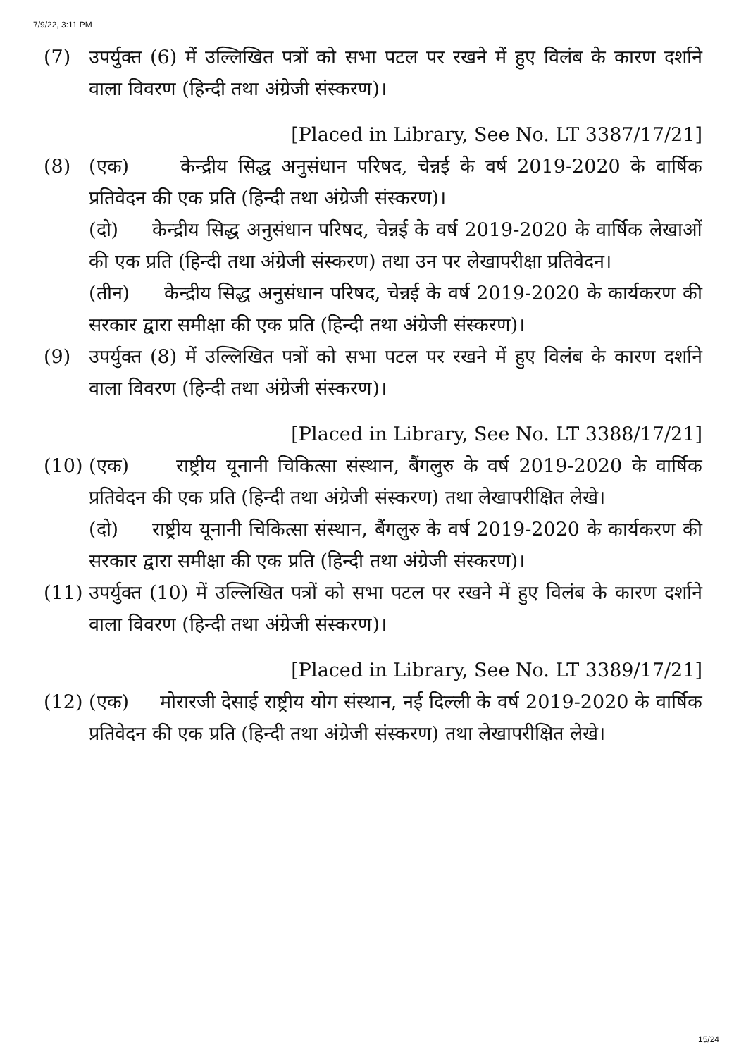7/9/22, 3:11 PM
(7) उपर्युक्त (6) में उल्लिखित पत्रों को सभा पटल पर रखने में हुए विलंब के कारण दर्शाने वाला विवरण (हिन्दी तथा अंग्रेजी संस्करण)।
[Placed in Library, See No. LT 3387/17/21]
(8) (एक) केन्द्रीय सिद्ध अनुसंधान परिषद, चेन्नई के वर्ष 2019-2020 के वार्षिक प्रतिवेदन की एक प्रति (हिन्दी तथा अंग्रेजी संस्करण)।
(दो) केन्द्रीय सिद्ध अनुसंधान परिषद, चेन्नई के वर्ष 2019-2020 के वार्षिक लेखाओं की एक प्रति (हिन्दी तथा अंग्रेजी संस्करण) तथा उन पर लेखापरीक्षा प्रतिवेदन।
(तीन) केन्द्रीय सिद्ध अनुसंधान परिषद, चेन्नई के वर्ष 2019-2020 के कार्यकरण की सरकार द्वारा समीक्षा की एक प्रति (हिन्दी तथा अंग्रेजी संस्करण)।
(9) उपर्युक्त (8) में उल्लिखित पत्रों को सभा पटल पर रखने में हुए विलंब के कारण दर्शाने वाला विवरण (हिन्दी तथा अंग्रेजी संस्करण)।
[Placed in Library, See No. LT 3388/17/21]
(10) (एक) राष्ट्रीय यूनानी चिकित्सा संस्थान, बैंगलुरु के वर्ष 2019-2020 के वार्षिक प्रतिवेदन की एक प्रति (हिन्दी तथा अंग्रेजी संस्करण) तथा लेखापरीक्षित लेखे।
(दो) राष्ट्रीय यूनानी चिकित्सा संस्थान, बैंगलुरु के वर्ष 2019-2020 के कार्यकरण की सरकार द्वारा समीक्षा की एक प्रति (हिन्दी तथा अंग्रेजी संस्करण)।
(11) उपर्युक्त (10) में उल्लिखित पत्रों को सभा पटल पर रखने में हुए विलंब के कारण दर्शाने वाला विवरण (हिन्दी तथा अंग्रेजी संस्करण)।
[Placed in Library, See No. LT 3389/17/21]
(12) (एक) मोरारजी देसाई राष्ट्रीय योग संस्थान, नई दिल्ली के वर्ष 2019-2020 के वार्षिक प्रतिवेदन की एक प्रति (हिन्दी तथा अंग्रेजी संस्करण) तथा लेखापरीक्षित लेखे।
15/24